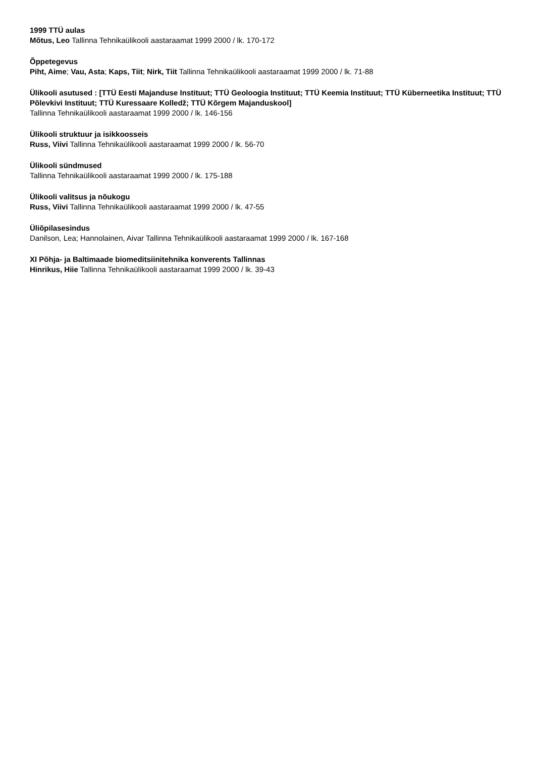1999 TTÜ aulas
Mõtus, Leo Tallinna Tehnikaülikooli aastaraamat 1999 2000 / lk. 170-172
Õppetegevus
Piht, Aime; Vau, Asta; Kaps, Tiit; Nirk, Tiit Tallinna Tehnikaülikooli aastaraamat 1999 2000 / lk. 71-88
Ülikooli asutused : [TTÜ Eesti Majanduse Instituut; TTÜ Geoloogia Instituut; TTÜ Keemia Instituut; TTÜ Küberneetika Instituut; TTÜ Põlevkivi Instituut; TTÜ Kuressaare Kolledž; TTÜ Kõrgem Majanduskool]
Tallinna Tehnikaülikooli aastaraamat 1999 2000 / lk. 146-156
Ülikooli struktuur ja isikkoosseis
Russ, Viivi Tallinna Tehnikaülikooli aastaraamat 1999 2000 / lk. 56-70
Ülikooli sündmused
Tallinna Tehnikaülikooli aastaraamat 1999 2000 / lk. 175-188
Ülikooli valitsus ja nõukogu
Russ, Viivi Tallinna Tehnikaülikooli aastaraamat 1999 2000 / lk. 47-55
Üliõpilasesindus
Danilson, Lea; Hannolainen, Aivar Tallinna Tehnikaülikooli aastaraamat 1999 2000 / lk. 167-168
XI Põhja- ja Baltimaade biomeditsiinitehnika konverents Tallinnas
Hinrikus, Hiie Tallinna Tehnikaülikooli aastaraamat 1999 2000 / lk. 39-43